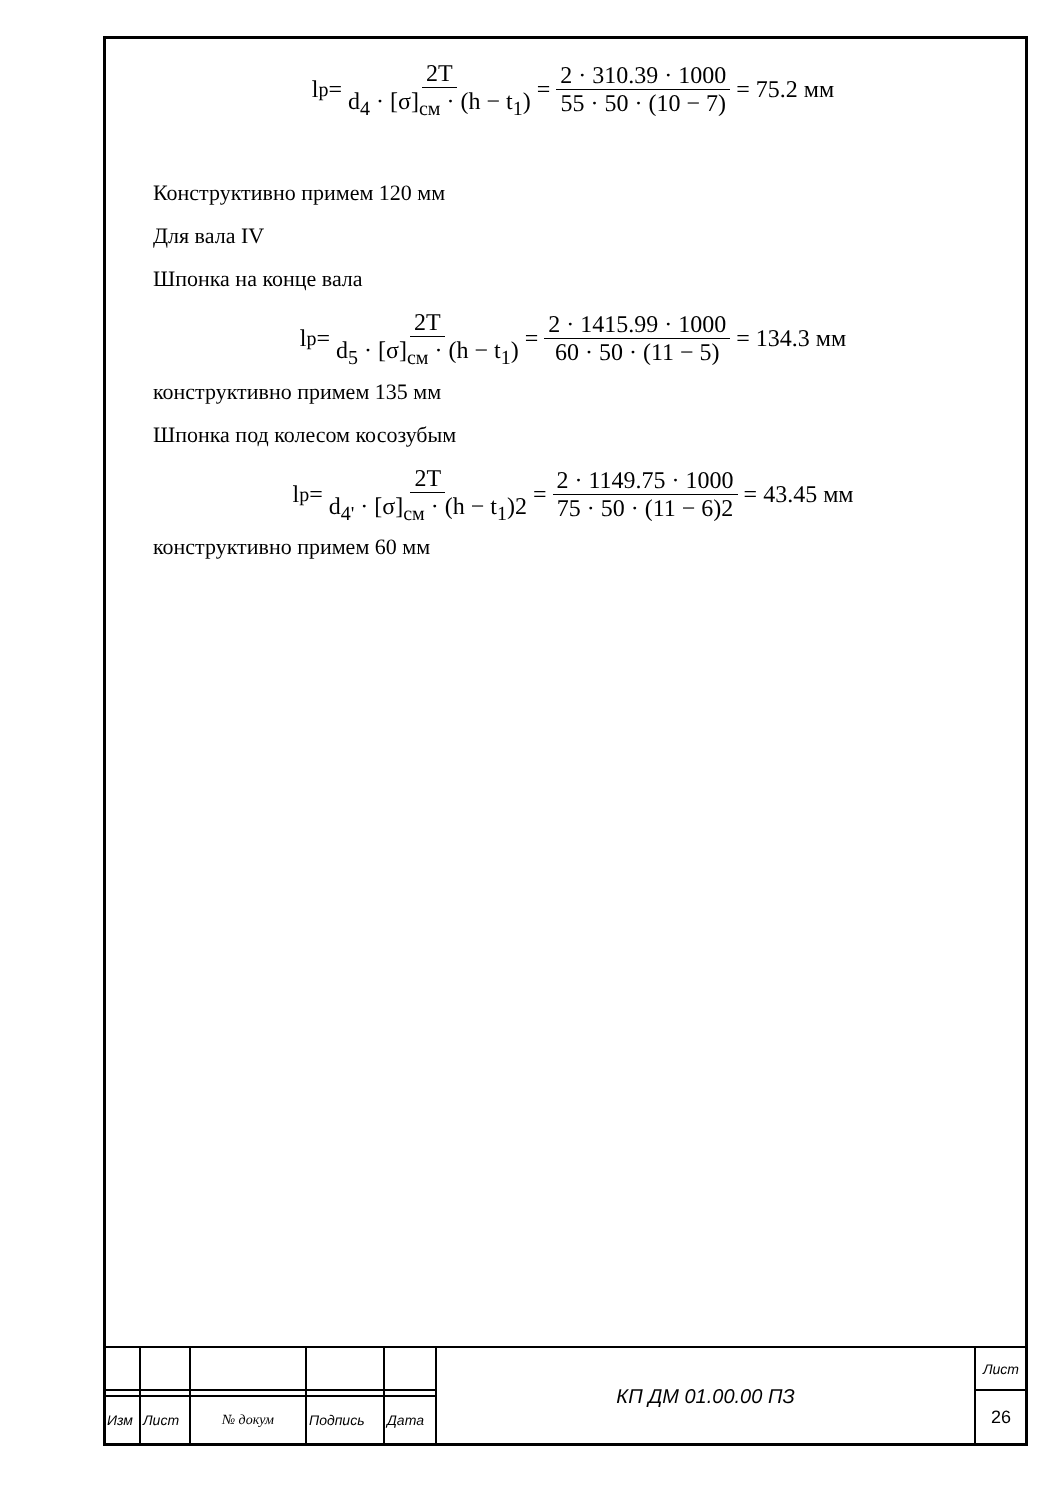l<sub>р</sub> = 2T d<sub>4</sub> · [σ]<sub>см</sub> · (h − t<sub>1</sub>) = 2 · 310.39 · 1000 55 · 50 · (10 − 7) = 75.2 мм
Конструктивно примем 120 мм
Для вала IV
Шпонка на конце вала
l<sub>р</sub> = 2T d<sub>5</sub> · [σ]<sub>см</sub> · (h − t<sub>1</sub>) = 2 · 1415.99 · 1000 60 · 50 · (11 − 5) = 134.3 мм
конструктивно примем 135 мм
Шпонка под колесом косозубым
l<sub>р</sub> = 2T d<sub>4'</sub> · [σ]<sub>см</sub> · (h − t<sub>1</sub>)2 = 2 · 1149.75 · 1000 75 · 50 · (11 − 6)2 = 43.45 мм
конструктивно примем 60 мм
| | | | | | КП ДМ 01.00.00 ПЗ | Лист |
| | | | | | | 26 |
| Изм | Лист | № докум | Подпись | Дата | | |